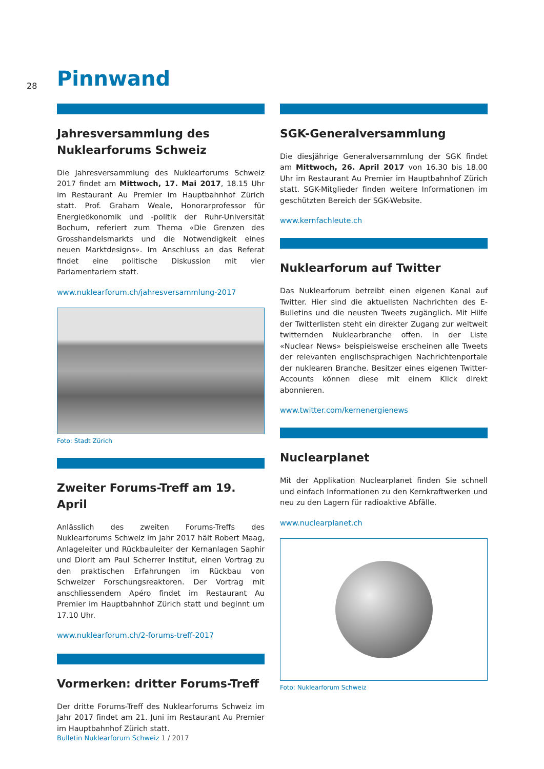28 Pinnwand
Jahresversammlung des Nuklearforums Schweiz
Die Jahresversammlung des Nuklearforums Schweiz 2017 findet am Mittwoch, 17. Mai 2017, 18.15 Uhr im Restaurant Au Premier im Hauptbahnhof Zürich statt. Prof. Graham Weale, Honorarprofessor für Energieökonomik und -politik der Ruhr-Universität Bochum, referiert zum Thema «Die Grenzen des Grosshandelsmarkts und die Notwendigkeit eines neuen Marktdesigns». Im Anschluss an das Referat findet eine politische Diskussion mit vier Parlamentariern statt.
www.nuklearforum.ch/jahresversammlung-2017
Foto: Stadt Zürich
Zweiter Forums-Treff am 19. April
Anlässlich des zweiten Forums-Treffs des Nuklearforums Schweiz im Jahr 2017 hält Robert Maag, Anlageleiter und Rückbauleiter der Kernanlagen Saphir und Diorit am Paul Scherrer Institut, einen Vortrag zu den praktischen Erfahrungen im Rückbau von Schweizer Forschungsreaktoren. Der Vortrag mit anschliessendem Apéro findet im Restaurant Au Premier im Hauptbahnhof Zürich statt und beginnt um 17.10 Uhr.
www.nuklearforum.ch/2-forums-treff-2017
Vormerken: dritter Forums-Treff
Der dritte Forums-Treff des Nuklearforums Schweiz im Jahr 2017 findet am 21. Juni im Restaurant Au Premier im Hauptbahnhof Zürich statt.
SGK-Generalversammlung
Die diesjährige Generalversammlung der SGK findet am Mittwoch, 26. April 2017 von 16.30 bis 18.00 Uhr im Restaurant Au Premier im Hauptbahnhof Zürich statt. SGK-Mitglieder finden weitere Informationen im geschützten Bereich der SGK-Website.
www.kernfachleute.ch
Nuklearforum auf Twitter
Das Nuklearforum betreibt einen eigenen Kanal auf Twitter. Hier sind die aktuellsten Nachrichten des E-Bulletins und die neusten Tweets zugänglich. Mit Hilfe der Twitterlisten steht ein direkter Zugang zur weltweit twitternden Nuklearbranche offen. In der Liste «Nuclear News» beispielsweise erscheinen alle Tweets der relevanten englischsprachigen Nachrichtenportale der nuklearen Branche. Besitzer eines eigenen Twitter-Accounts können diese mit einem Klick direkt abonnieren.
www.twitter.com/kernenergienews
Nuclearplanet
Mit der Applikation Nuclearplanet finden Sie schnell und einfach Informationen zu den Kernkraftwerken und neu zu den Lagern für radioaktive Abfälle.
www.nuclearplanet.ch
Foto: Nuklearforum Schweiz
Bulletin Nuklearforum Schweiz 1 / 2017